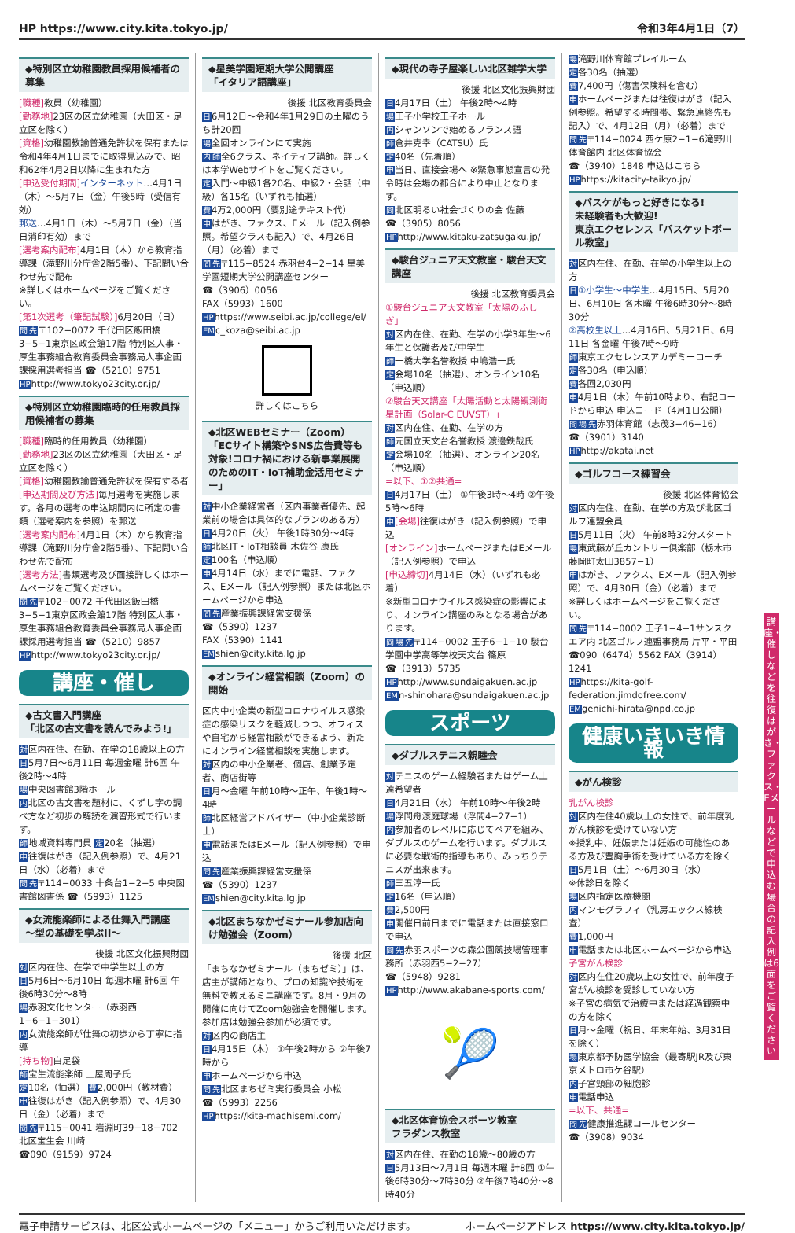HP https://www.city.kita.tokyo.jp/ 令和3年4月1日（7）
◆特別区立幼稚園教員採用候補者の募集
[職種] 教員（幼稚園）
[勤務地] 23区の区立幼稚園（大田区・足立区を除く）
[資格] 幼稚園教諭普通免許状を保有または令和4年4月1日までに取得見込みで、昭和62年4月2日以降に生まれた方
[申込受付期間] インターネット…4月1日（木）～5月7日（金）午後5時（受信有効）
郵送…4月1日（木）～5月7日（金）（当日消印有効）まで
[選考案内配布] 4月1日（木）から教育指導課（滝野川分庁舎2階5番）、下記問い合わせ先で配布
※詳しくはホームページをご覧ください。
[第1次選考（筆記試験）] 6月20日（日）
問先〒102−0072 千代田区飯田橋3−5−1東京区政会館17階 特別区人事・厚生事務組合教育委員会事務局人事企画課採用選考担当 ☎（5210）9751
HPhttp://www.tokyo23city.or.jp/
◆特別区立幼稚園臨時的任用教員採用候補者の募集
[職種] 臨時的任用教員（幼稚園）
[勤務地] 23区の区立幼稚園（大田区・足立区を除く）
[資格] 幼稚園教諭普通免許状を保有する者
[申込期間及び方法] 毎月選考を実施します。各月の選考の申込期間内に所定の書類（選考案内を参照）を郵送
[選考案内配布] 4月1日（木）から教育指導課（滝野川分庁舎2階5番）、下記問い合わせ先で配布
[選考方法] 書類選考及び面接詳しくはホームページをご覧ください。
問先〒102−0072 千代田区飯田橋3−5−1東京区政会館17階 特別区人事・厚生事務組合教育委員会事務局人事企画課採用選考担当 ☎（5210）9857
HPhttp://www.tokyo23city.or.jp/
講座・催し
◆古文書入門講座
「北区の古文書を読んでみよう!」
対区内在住、在勤、在学の18歳以上の方
日5月7日～6月11日 毎週金曜 計6回 午後2時～4時
場中央図書館3階ホール
内北区の古文書を題材に、くずし字の調べ方など初歩の解読を演習形式で行います。
師地域資料専門員 定20名（抽選）
申往復はがき（記入例参照）で、4月21日（水）（必着）まで
問先〒114−0033 十条台1−2−5 中央図書館図書係 ☎（5993）1125
◆女流能楽師による仕舞入門講座
～型の基礎を学ぶII～
後援 北区文化振興財団
対区内在住、在学で中学生以上の方
日5月6日～6月10日 毎週木曜 計6回 午後6時30分～8時
場赤羽文化センター（赤羽西1−6−1−301）
内女流能楽師が仕舞の初歩から丁寧に指導
[持ち物] 白足袋
師宝生流能楽師 土屋周子氏
定10名（抽選） 費2,000円（教材費）
申往復はがき（記入例参照）で、4月30日（金）（必着）まで
問先〒115−0041 岩淵町39−18−702 北区宝生会 川崎
☎090（9159）9724
◆星美学園短期大学公開講座
「イタリア語講座」
後援 北区教育委員会
日6月12日～令和4年1月29日の土曜のうち計20回
場全回オンラインにて実施
内師全6クラス、ネイティブ講師。詳しくは本学Webサイトをご覧ください。
定入門～中級1各20名、中級2・会話（中級）各15名（いずれも抽選）
費4万2,000円（要別途テキスト代）
申はがき、ファクス、Eメール（記入例参照。希望クラスも記入）で、4月26日（月）（必着）まで
問先〒115−8524 赤羽台4−2−14 星美学園短期大学公開講座センター
☎（3906）0056
FAX（5993）1600
HPhttps://www.seibi.ac.jp/college/el/
EMc_koza@seibi.ac.jp
詳しくはこちら
◆北区WEBセミナー（Zoom）
「ECサイト構築やSNS広告費等も対象!コロナ禍における新事業展開のためのIT・IoT補助金活用セミナー」
対中小企業経営者（区内事業者優先、起業前の場合は具体的なプランのある方）
日4月20日（火） 午後1時30分～4時
師北区IT・IoT相談員 木佐谷 康氏
定100名（申込順）
申4月14日（水）までに電話、ファクス、Eメール（記入例参照）または北区ホームページから申込
問先産業振興課経営支援係
☎（5390）1237
FAX（5390）1141
EMshien@city.kita.lg.jp
◆オンライン経営相談（Zoom）の開始
区内中小企業の新型コロナウイルス感染症の感染リスクを軽減しつつ、オフィスや自宅から経営相談ができるよう、新たにオンライン経営相談を実施します。
対区内の中小企業者、個店、創業予定者、商店街等
日月～金曜 午前10時～正午、午後1時～4時
師北区経営アドバイザー（中小企業診断士）
申電話またはEメール（記入例参照）で申込
問先産業振興課経営支援係
☎（5390）1237
EMshien@city.kita.lg.jp
◆北区まちなかゼミナール参加店向け勉強会（Zoom）
後援 北区
「まちなかゼミナール（まちゼミ）」は、店主が講師となり、プロの知識や技術を無料で教えるミニ講座です。8月・9月の開催に向けてZoom勉強会を開催します。参加店は勉強会参加が必須です。
対区内の商店主
日4月15日（木） ①午後2時から ②午後7時から
申ホームページから申込
問先北区まちゼミ実行委員会 小松
☎（5993）2256
HPhttps://kita-machisemi.com/
◆現代の寺子屋楽しい北区雑学大学
後援 北区文化振興財団
日4月17日（土） 午後2時～4時
場王子小学校王子ホール
内シャンソンで始めるフランス語
師倉井克幸（CATSU）氏
定40名（先着順）
申当日、直接会場へ ※緊急事態宣言の発令時は会場の都合により中止となります。
問北区明るい社会づくりの会 佐藤
☎（3905）8056
HPhttp://www.kitaku-zatsugaku.jp/
◆駿台ジュニア天文教室・駿台天文講座
後援 北区教育委員会
①駿台ジュニア天文教室「太陽のふしぎ」
対区内在住、在勤、在学の小学3年生～6年生と保護者及び中学生
師一橋大学名誉教授 中嶋浩一氏
定会場10名（抽選）、オンライン10名（申込順）
②駿台天文講座「太陽活動と太陽観測衛星計画（Solar-C EUVST）」
対区内在住、在勤、在学の方
師元国立天文台名誉教授 渡邊鉄哉氏
定会場10名（抽選）、オンライン20名（申込順）
=以下、①②共通=
日4月17日（土） ①午後3時～4時 ②午後5時～6時
申[会場] 往復はがき（記入例参照）で申込
[オンライン] ホームページまたはEメール（記入例参照）で申込
[申込締切] 4月14日（水）（いずれも必着）
※新型コロナウイルス感染症の影響により、オンライン講座のみとなる場合があります。
問場先〒114−0002 王子6−1−10 駿台学園中学高等学校天文台 篠原
☎（3913）5735
HPhttp://www.sundaigakuen.ac.jp
EMn-shinohara@sundaigakuen.ac.jp
スポーツ
◆ダブルステニス親睦会
対テニスのゲーム経験者またはゲーム上達希望者
日4月21日（水） 午前10時～午後2時
場浮間舟渡庭球場（浮間4−27−1）
内参加者のレベルに応じてペアを組み、ダブルスのゲームを行います。ダブルスに必要な戦術的指導もあり、みっちりテニスが出来ます。
師三五淳一氏
定16名（申込順）
費2,500円
申開催日前日までに電話または直接窓口で申込
問先赤羽スポーツの森公園競技場管理事務所（赤羽西5−2−27）
☎（5948）9281
HPhttp://www.akabane-sports.com/
🎾
◆北区体育協会スポーツ教室
フラダンス教室
対区内在住、在勤の18歳～80歳の方
日5月13日～7月1日 毎週木曜 計8回 ①午後6時30分～7時30分 ②午後7時40分～8時40分
場滝野川体育館プレイルーム
定各30名（抽選）
費7,400円（傷害保険料を含む）
申ホームページまたは往復はがき（記入例参照。希望する時間帯、緊急連絡先も記入）で、4月12日（月）（必着）まで
問先〒114−0024 西ケ原2−1−6滝野川体育館内 北区体育協会
☎（3940）1848 申込はこちら
HPhttps://kitacity-taikyo.jp/
◆バスケがもっと好きになる!
未経験者も大歓迎!
東京エクセレンス「バスケットボール教室」
対区内在住、在勤、在学の小学生以上の方
日 ①小学生～中学生…4月15日、5月20日、6月10日 各木曜 午後6時30分～8時30分
②高校生以上…4月16日、5月21日、6月11日 各金曜 午後7時～9時
師東京エクセレンスアカデミーコーチ
定各30名（申込順）
費各回2,030円
申4月1日（木）午前10時より、右記コードから申込 申込コード（4月1日公開）
問場先赤羽体育館（志茂3−46−16）
☎（3901）3140
HPhttp://akatai.net
◆ゴルフコース練習会
後援 北区体育協会
対区内在住、在勤、在学の方及び北区ゴルフ連盟会員
日5月11日（火） 午前8時32分スタート
場東武藤が丘カントリー倶楽部（栃木市藤岡町太田3857−1）
申はがき、ファクス、Eメール（記入例参照）で、4月30日（金）（必着）まで
※詳しくはホームページをご覧ください。
問先〒114−0002 王子1−4−1サンスクエア内 北区ゴルフ連盟事務局 片平・平田
☎090（6474）5562 FAX（3914）1241
HPhttps://kita-golf-federation.jimdofree.com/
EMgenichi-hirata@npd.co.jp
健康いきいき情報
◆がん検診
乳がん検診
対区内在住40歳以上の女性で、前年度乳がん検診を受けていない方
※授乳中、妊娠または妊娠の可能性のある方及び豊胸手術を受けている方を除く
日5月1日（土）～6月30日（水）
※休診日を除く
場区内指定医療機関
内マンモグラフィ（乳房エックス線検査）
費1,000円
申電話または北区ホームページから申込
子宮がん検診
対区内在住20歳以上の女性で、前年度子宮がん検診を受診していない方
※子宮の病気で治療中または経過観察中の方を除く
日月～金曜（祝日、年末年始、3月31日を除く）
場東京都予防医学協会（最寄駅JR及び東京メトロ市ケ谷駅）
内子宮頸部の細胞診
申電話申込
=以下、共通=
問先健康推進課コールセンター
☎（3908）9034
講座・催しなどを往復はがき・ファクス・Eメールなどで申込む場合の記入例は6面をご覧ください
電子申請サービスは、北区公式ホームページの「メニュー」からご利用いただけます。 ホームページアドレス https://www.city.kita.tokyo.jp/